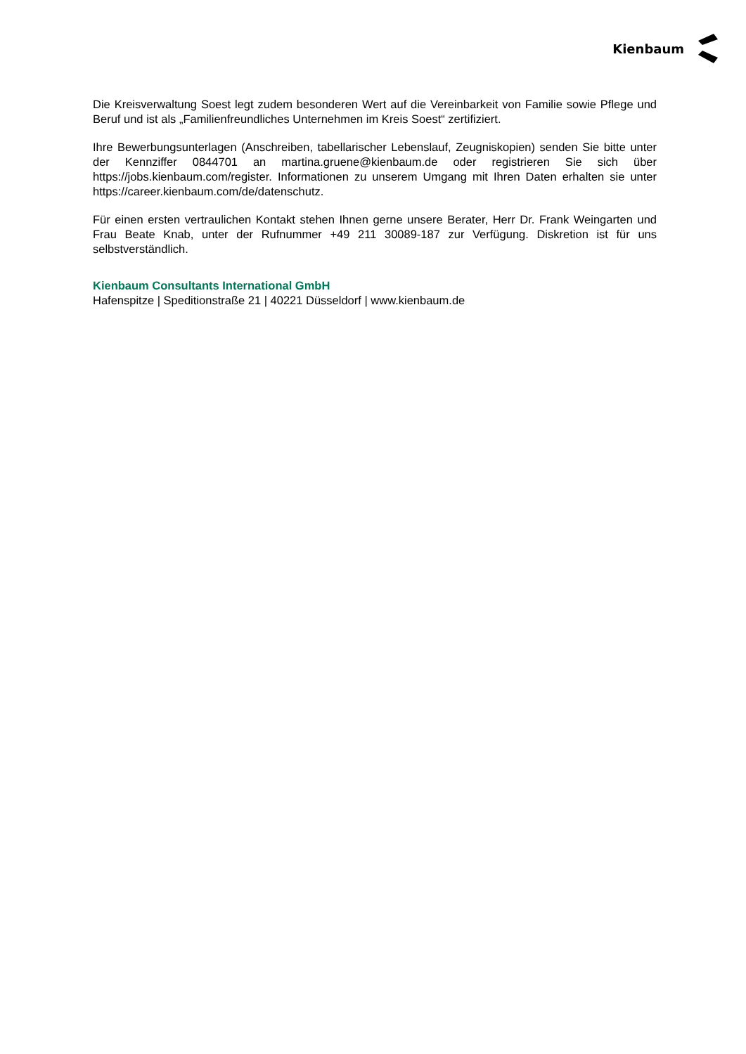Kienbaum
Die Kreisverwaltung Soest legt zudem besonderen Wert auf die Vereinbarkeit von Familie sowie Pflege und Beruf und ist als „Familienfreundliches Unternehmen im Kreis Soest“ zertifiziert.
Ihre Bewerbungsunterlagen (Anschreiben, tabellarischer Lebenslauf, Zeugniskopien) senden Sie bitte unter der Kennziffer 0844701 an martina.gruene@kienbaum.de oder registrieren Sie sich über https://jobs.kienbaum.com/register. Informationen zu unserem Umgang mit Ihren Daten erhalten sie unter https://career.kienbaum.com/de/datenschutz.
Für einen ersten vertraulichen Kontakt stehen Ihnen gerne unsere Berater, Herr Dr. Frank Weingarten und Frau Beate Knab, unter der Rufnummer +49 211 30089-187 zur Verfügung. Diskretion ist für uns selbstverständlich.
Kienbaum Consultants International GmbH
Hafenspitze | Speditionstraße 21 | 40221 Düsseldorf | www.kienbaum.de